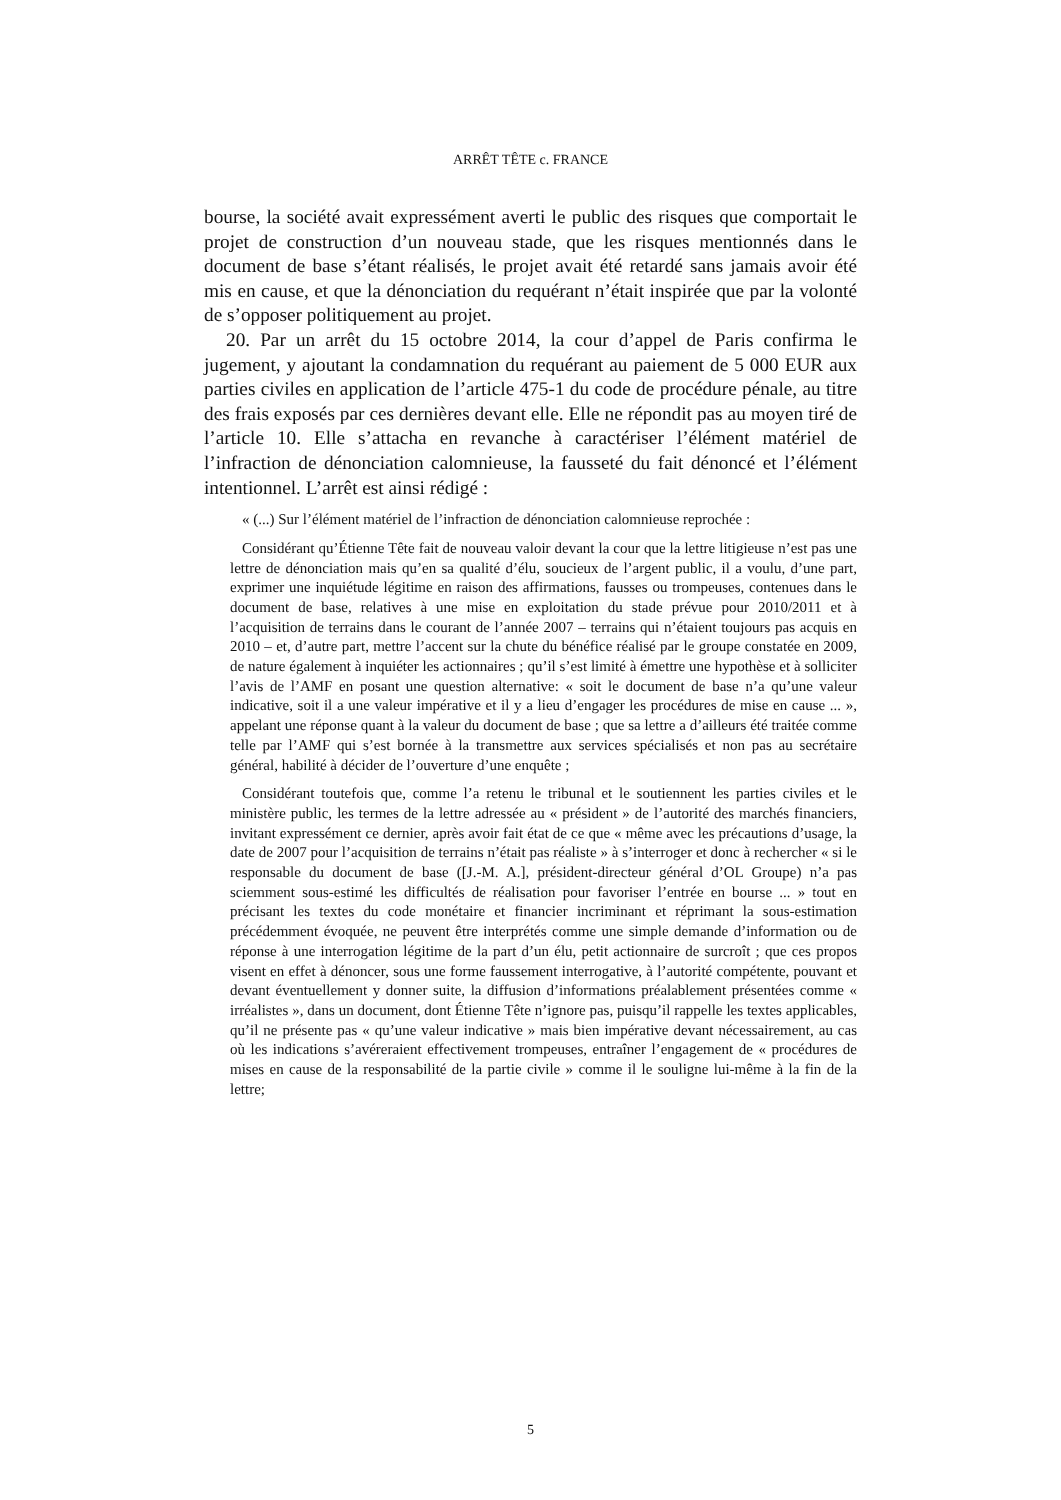ARRÊT TÊTE c. FRANCE
bourse, la société avait expressément averti le public des risques que comportait le projet de construction d’un nouveau stade, que les risques mentionnés dans le document de base s’étant réalisés, le projet avait été retardé sans jamais avoir été mis en cause, et que la dénonciation du requérant n’était inspirée que par la volonté de s’opposer politiquement au projet.
20. Par un arrêt du 15 octobre 2014, la cour d’appel de Paris confirma le jugement, y ajoutant la condamnation du requérant au paiement de 5 000 EUR aux parties civiles en application de l’article 475-1 du code de procédure pénale, au titre des frais exposés par ces dernières devant elle. Elle ne répondit pas au moyen tiré de l’article 10. Elle s’attacha en revanche à caractériser l’élément matériel de l’infraction de dénonciation calomnieuse, la fausseté du fait dénoncé et l’élément intentionnel. L’arrêt est ainsi rédigé :
« (...) Sur l’élément matériel de l’infraction de dénonciation calomnieuse reprochée :
Considérant qu’Étienne Tête fait de nouveau valoir devant la cour que la lettre litigieuse n’est pas une lettre de dénonciation mais qu’en sa qualité d’élu, soucieux de l’argent public, il a voulu, d’une part, exprimer une inquiétude légitime en raison des affirmations, fausses ou trompeuses, contenues dans le document de base, relatives à une mise en exploitation du stade prévue pour 2010/2011 et à l’acquisition de terrains dans le courant de l’année 2007 – terrains qui n’étaient toujours pas acquis en 2010 – et, d’autre part, mettre l’accent sur la chute du bénéfice réalisé par le groupe constatée en 2009, de nature également à inquiéter les actionnaires ; qu’il s’est limité à émettre une hypothèse et à solliciter l’avis de l’AMF en posant une question alternative: « soit le document de base n’a qu’une valeur indicative, soit il a une valeur impérative et il y a lieu d’engager les procédures de mise en cause ... », appelant une réponse quant à la valeur du document de base ; que sa lettre a d’ailleurs été traitée comme telle par l’AMF qui s’est bornée à la transmettre aux services spécialisés et non pas au secrétaire général, habilité à décider de l’ouverture d’une enquête ;
Considérant toutefois que, comme l’a retenu le tribunal et le soutiennent les parties civiles et le ministère public, les termes de la lettre adressée au « président » de l’autorité des marchés financiers, invitant expressément ce dernier, après avoir fait état de ce que « même avec les précautions d’usage, la date de 2007 pour l’acquisition de terrains n’était pas réaliste » à s’interroger et donc à rechercher « si le responsable du document de base ([J.-M. A.], président-directeur général d’OL Groupe) n’a pas sciemment sous-estimé les difficultés de réalisation pour favoriser l’entrée en bourse ... » tout en précisant les textes du code monétaire et financier incriminant et réprimant la sous-estimation précédemment évoquée, ne peuvent être interprétés comme une simple demande d’information ou de réponse à une interrogation légitime de la part d’un élu, petit actionnaire de surcroît ; que ces propos visent en effet à dénoncer, sous une forme faussement interrogative, à l’autorité compétente, pouvant et devant éventuellement y donner suite, la diffusion d’informations préalablement présentées comme « irréalistes », dans un document, dont Étienne Tête n’ignore pas, puisqu’il rappelle les textes applicables, qu’il ne présente pas « qu’une valeur indicative » mais bien impérative devant nécessairement, au cas où les indications s’avéreraient effectivement trompeuses, entraîner l’engagement de « procédures de mises en cause de la responsabilité de la partie civile » comme il le souligne lui-même à la fin de la lettre;
5